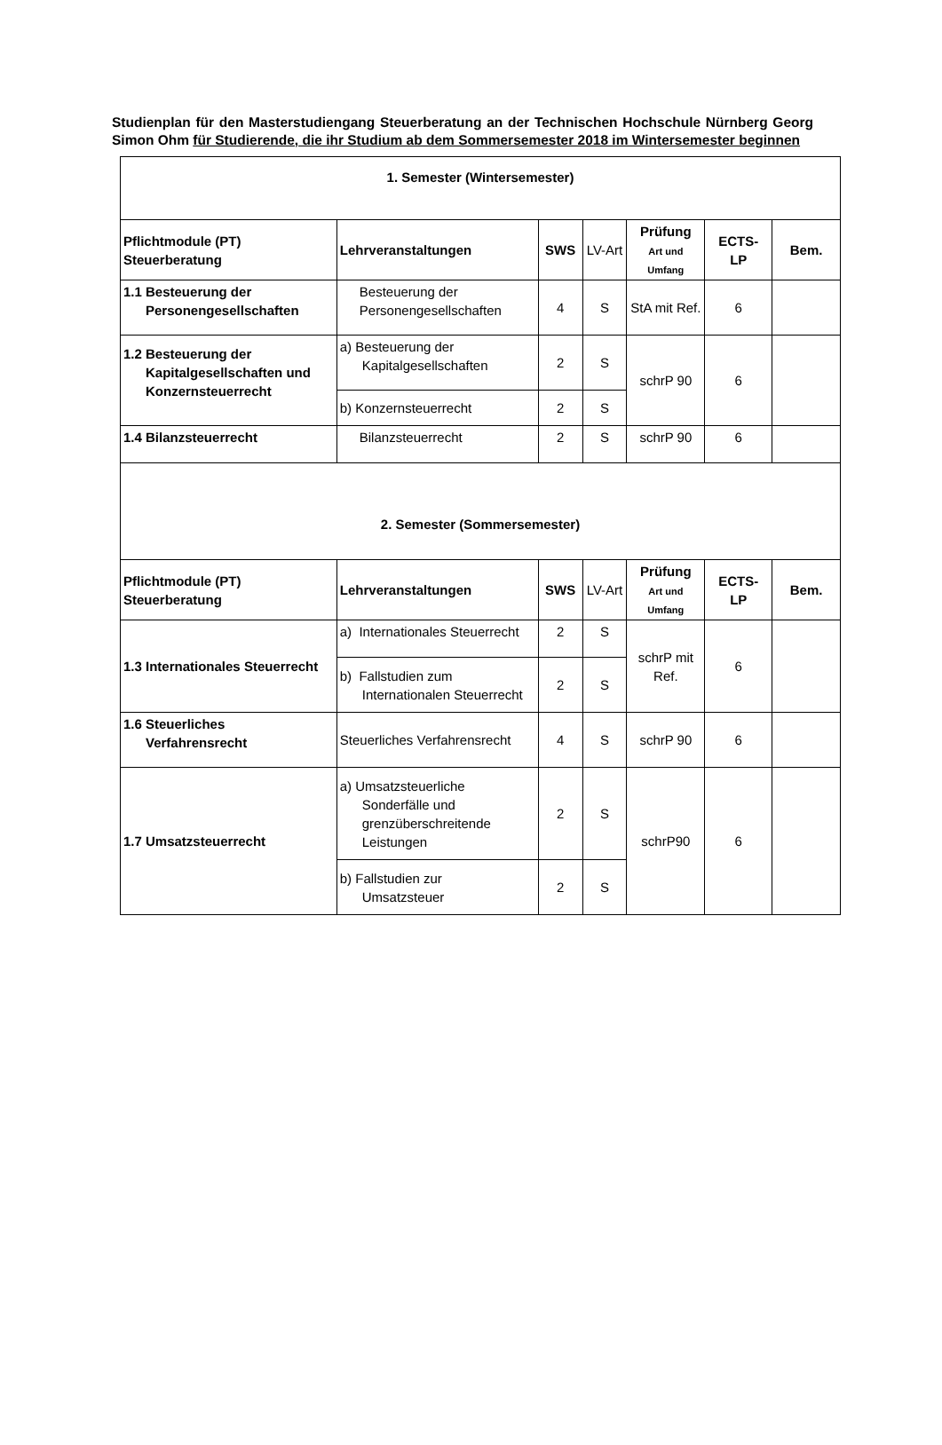Studienplan für den Masterstudiengang Steuerberatung an der Technischen Hochschule Nürnberg Georg Simon Ohm für Studierende, die ihr Studium ab dem Sommersemester 2018 im Wintersemester beginnen
| 1. Semester (Wintersemester) | | | | | | |
| Pflichtmodule (PT) Steuerberatung | Lehrveranstaltungen | SWS | LV-Art | Prüfung Art und Umfang | ECTS- LP | Bem. |
| 1.1 Besteuerung der Personengesellschaften | Besteuerung der Personengesellschaften | 4 | S | StA mit Ref. | 6 | |
| 1.2 Besteuerung der Kapitalgesellschaften und Konzernsteuerrecht | a) Besteuerung der Kapitalgesellschaften | 2 | S | schrP 90 | 6 | |
| | b) Konzernsteuerrecht | 2 | S | | | |
| 1.4 Bilanzsteuerrecht | Bilanzsteuerrecht | 2 | S | schrP 90 | 6 | |
| 2. Semester (Sommersemester) | | | | | | |
| Pflichtmodule (PT) Steuerberatung | Lehrveranstaltungen | SWS | LV-Art | Prüfung Art und Umfang | ECTS- LP | Bem. |
| 1.3 Internationales Steuerrecht | a) Internationales Steuerrecht | 2 | S | schrP mit Ref. | 6 | |
| | b) Fallstudien zum Internationalen Steuerrecht | 2 | S | | | |
| 1.6 Steuerliches Verfahrensrecht | Steuerliches Verfahrensrecht | 4 | S | schrP 90 | 6 | |
| 1.7 Umsatzsteuerrecht | a) Umsatzsteuerliche Sonderfälle und grenzüberschreitende Leistungen | 2 | S | schrP90 | 6 | |
| | b) Fallstudien zur Umsatzsteuer | 2 | S | | | |